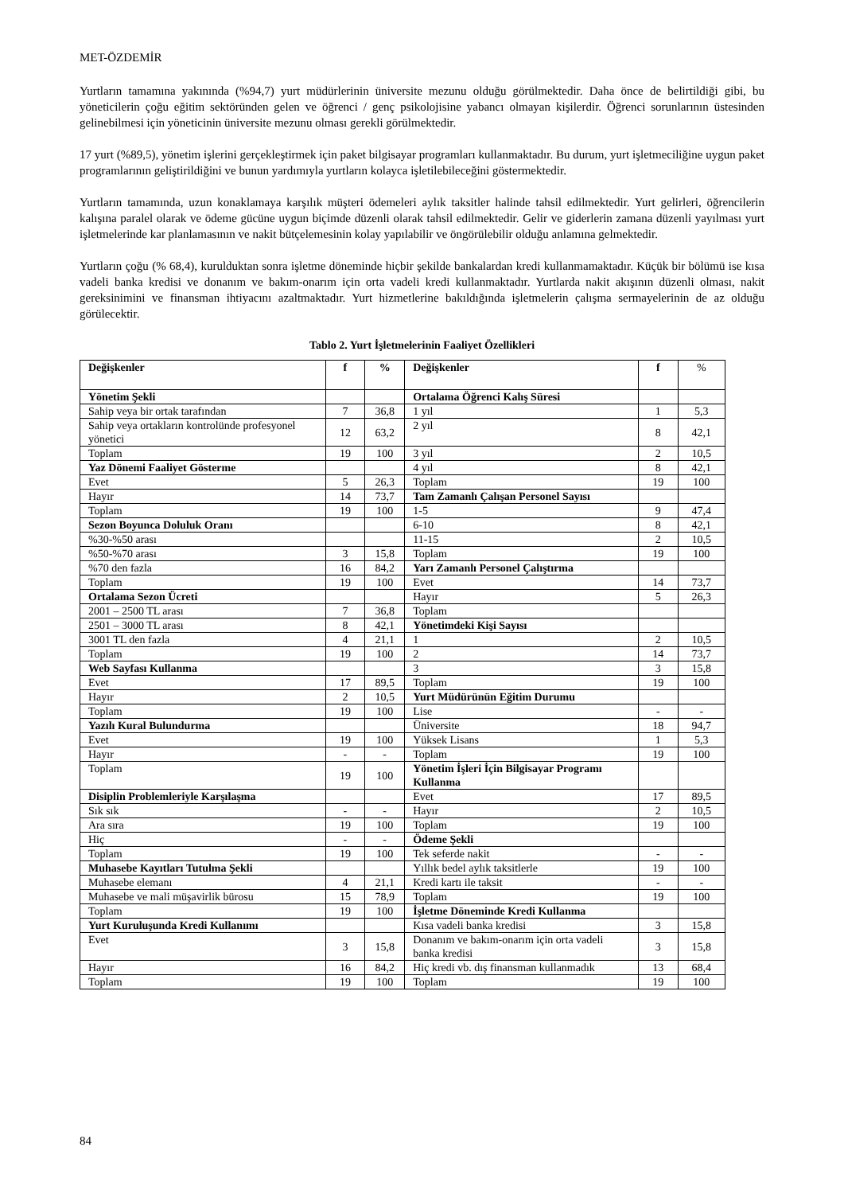MET-ÖZDEMİR
Yurtların tamamına yakınında (%94,7) yurt müdürlerinin üniversite mezunu olduğu görülmektedir. Daha önce de belirtildiği gibi, bu yöneticilerin çoğu eğitim sektöründen gelen ve öğrenci / genç psikolojisine yabancı olmayan kişilerdir. Öğrenci sorunlarının üstesinden gelinebilmesi için yöneticinin üniversite mezunu olması gerekli görülmektedir.
17 yurt (%89,5), yönetim işlerini gerçekleştirmek için paket bilgisayar programları kullanmaktadır. Bu durum, yurt işletmeciliğine uygun paket programlarının geliştirildiğini ve bunun yardımıyla yurtların kolayca işletilebileceğini göstermektedir.
Yurtların tamamında, uzun konaklamaya karşılık müşteri ödemeleri aylık taksitler halinde tahsil edilmektedir. Yurt gelirleri, öğrencilerin kalışına paralel olarak ve ödeme gücüne uygun biçimde düzenli olarak tahsil edilmektedir. Gelir ve giderlerin zamana düzenli yayılması yurt işletmelerinde kar planlamasının ve nakit bütçelemesinin kolay yapılabilir ve öngörülebilir olduğu anlamına gelmektedir.
Yurtların çoğu (% 68,4), kurulduktan sonra işletme döneminde hiçbir şekilde bankalardan kredi kullanmamaktadır. Küçük bir bölümü ise kısa vadeli banka kredisi ve donanım ve bakım-onarım için orta vadeli kredi kullanmaktadır. Yurtlarda nakit akışının düzenli olması, nakit gereksinimini ve finansman ihtiyacını azaltmaktadır. Yurt hizmetlerine bakıldığında işletmelerin çalışma sermayelerinin de az olduğu görülecektir.
Tablo 2. Yurt İşletmelerinin Faaliyet Özellikleri
| Değişkenler | f | % | Değişkenler | f | % |
| --- | --- | --- | --- | --- | --- |
| Yönetim Şekli | | | Ortalama Öğrenci Kalış Süresi | | |
| Sahip veya bir ortak tarafından | 7 | 36,8 | 1 yıl | 1 | 5,3 |
| Sahip veya ortakların kontrolünde profesyonel yönetici | 12 | 63,2 | 2 yıl | 8 | 42,1 |
| Toplam | 19 | 100 | 3 yıl | 2 | 10,5 |
| Yaz Dönemi Faaliyet Gösterme | | | 4 yıl | 8 | 42,1 |
| Evet | 5 | 26,3 | Toplam | 19 | 100 |
| Hayır | 14 | 73,7 | Tam Zamanlı Çalışan Personel Sayısı | | |
| Toplam | 19 | 100 | 1-5 | 9 | 47,4 |
| Sezon Boyunca Doluluk Oranı | | | 6-10 | 8 | 42,1 |
| %30-%50 arası | | | 11-15 | 2 | 10,5 |
| %50-%70 arası | 3 | 15,8 | Toplam | 19 | 100 |
| %70 den fazla | 16 | 84,2 | Yarı Zamanlı Personel Çalıştırma | | |
| Toplam | 19 | 100 | Evet | 14 | 73,7 |
| Ortalama Sezon Ücreti | | | Hayır | 5 | 26,3 |
| 2001 – 2500 TL arası | 7 | 36,8 | Toplam | | |
| 2501 – 3000 TL arası | 8 | 42,1 | Yönetimdeki Kişi Sayısı | | |
| 3001 TL den fazla | 4 | 21,1 | 1 | 2 | 10,5 |
| Toplam | 19 | 100 | 2 | 14 | 73,7 |
| Web Sayfası Kullanma | | | 3 | 3 | 15,8 |
| Evet | 17 | 89,5 | Toplam | 19 | 100 |
| Hayır | 2 | 10,5 | Yurt Müdürünün Eğitim Durumu | | |
| Toplam | 19 | 100 | Lise | - | - |
| Yazılı Kural Bulundurma | | | Üniversite | 18 | 94,7 |
| Evet | 19 | 100 | Yüksek Lisans | 1 | 5,3 |
| Hayır | - | - | Toplam | 19 | 100 |
| Toplam | 19 | 100 | Yönetim İşleri İçin Bilgisayar Programı Kullanma | | |
| Disiplin Problemleriyle Karşılaşma | | | Evet | 17 | 89,5 |
| Sık sık | - | - | Hayır | 2 | 10,5 |
| Ara sıra | 19 | 100 | Toplam | 19 | 100 |
| Hiç | - | - | Ödeme Şekli | | |
| Toplam | 19 | 100 | Tek seferde nakit | - | - |
| Muhasebe Kayıtları Tutulma Şekli | | | Yıllık bedel aylık taksitlerle | 19 | 100 |
| Muhasebe elemanı | 4 | 21,1 | Kredi kartı ile taksit | - | - |
| Muhasebe ve mali müşavirlik bürosu | 15 | 78,9 | Toplam | 19 | 100 |
| Toplam | 19 | 100 | İşletme Döneminde Kredi Kullanma | | |
| Yurt Kuruluşunda Kredi Kullanımı | | | Kısa vadeli banka kredisi | 3 | 15,8 |
| Evet | 3 | 15,8 | Donanım ve bakım-onarım için orta vadeli banka kredisi | 3 | 15,8 |
| Hayır | 16 | 84,2 | Hiç kredi vb. dış finansman kullanmadık | 13 | 68,4 |
| Toplam | 19 | 100 | Toplam | 19 | 100 |
84